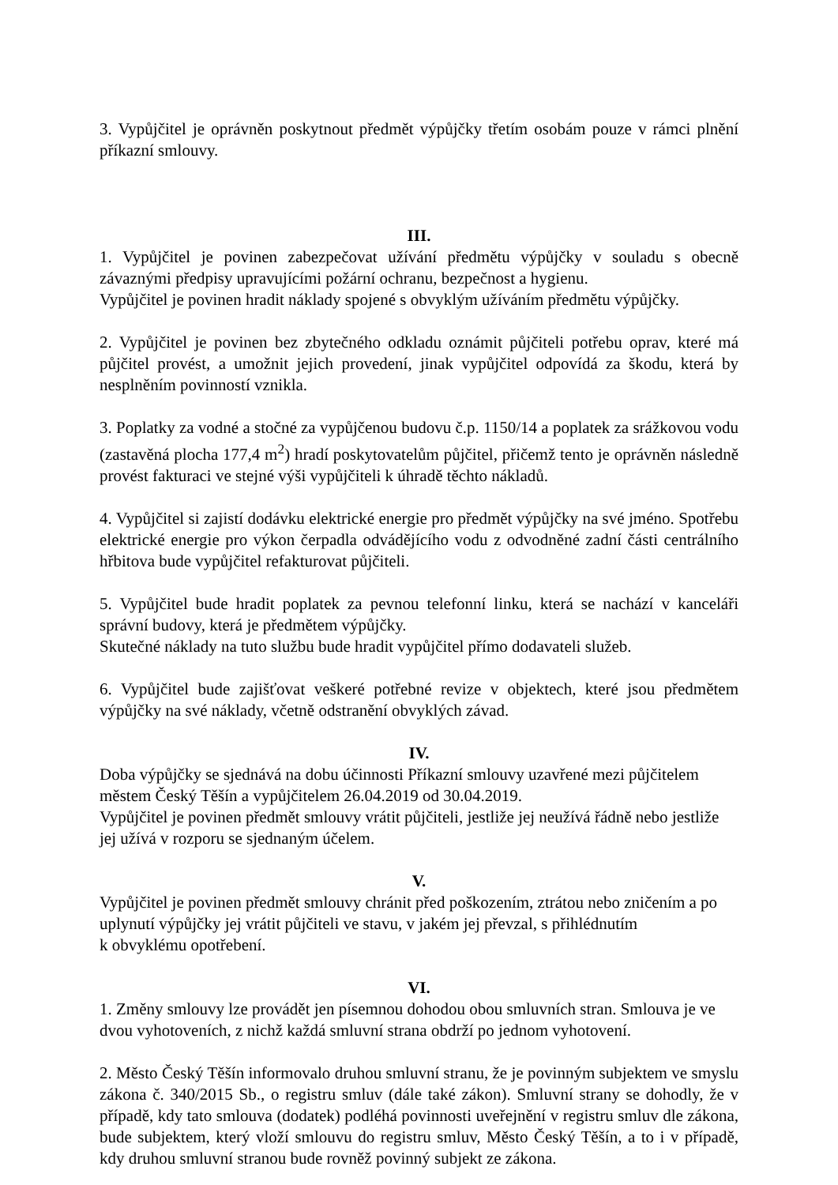3. Vypůjčitel je oprávněn poskytnout předmět výpůjčky třetím osobám pouze v rámci plnění příkazní smlouvy.
III.
1. Vypůjčitel je povinen zabezpečovat užívání předmětu výpůjčky v souladu s obecně závaznými předpisy upravujícími požární ochranu, bezpečnost a hygienu.
Vypůjčitel je povinen hradit náklady spojené s obvyklým užíváním předmětu výpůjčky.
2. Vypůjčitel je povinen bez zbytečného odkladu oznámit půjčiteli potřebu oprav, které má půjčitel provést, a umožnit jejich provedení, jinak vypůjčitel odpovídá za škodu, která by nesplněním povinností vznikla.
3. Poplatky za vodné a stočné za vypůjčenou budovu č.p. 1150/14 a poplatek za srážkovou vodu (zastavěná plocha 177,4 m<sup>2</sup>) hradí poskytovatelům půjčitel, přičemž tento je oprávněn následně provést fakturaci ve stejné výši vypůjčiteli k úhradě těchto nákladů.
4. Vypůjčitel si zajistí dodávku elektrické energie pro předmět výpůjčky na své jméno. Spotřebu elektrické energie pro výkon čerpadla odvádějícího vodu z odvodněné zadní části centrálního hřbitova bude vypůjčitel refakturovat půjčiteli.
5. Vypůjčitel bude hradit poplatek za pevnou telefonní linku, která se nachází v kanceláři správní budovy, která je předmětem výpůjčky.
Skutečné náklady na tuto službu bude hradit vypůjčitel přímo dodavateli služeb.
6. Vypůjčitel bude zajišťovat veškeré potřebné revize v objektech, které jsou předmětem výpůjčky na své náklady, včetně odstranění obvyklých závad.
IV.
Doba výpůjčky se sjednává na dobu účinnosti Příkazní smlouvy uzavřené mezi půjčitelem městem Český Těšín a vypůjčitelem 26.04.2019 od 30.04.2019.
Vypůjčitel je povinen předmět smlouvy vrátit půjčiteli, jestliže jej neužívá řádně nebo jestliže jej užívá v rozporu se sjednaným účelem.
V.
Vypůjčitel je povinen předmět smlouvy chránit před poškozením, ztrátou nebo zničením a po uplynutí výpůjčky jej vrátit půjčiteli ve stavu, v jakém jej převzal, s přihlédnutím
k obvyklému opotřebení.
VI.
1. Změny smlouvy lze provádět jen písemnou dohodou obou smluvních stran. Smlouva je ve dvou vyhotoveních, z nichž každá smluvní strana obdrží po jednom vyhotovení.
2. Město Český Těšín informovalo druhou smluvní stranu, že je povinným subjektem ve smyslu zákona č. 340/2015 Sb., o registru smluv (dále také zákon). Smluvní strany se dohodly, že v případě, kdy tato smlouva (dodatek) podléhá povinnosti uveřejnění v registru smluv dle zákona, bude subjektem, který vloží smlouvu do registru smluv, Město Český Těšín, a to i v případě, kdy druhou smluvní stranou bude rovněž povinný subjekt ze zákona.